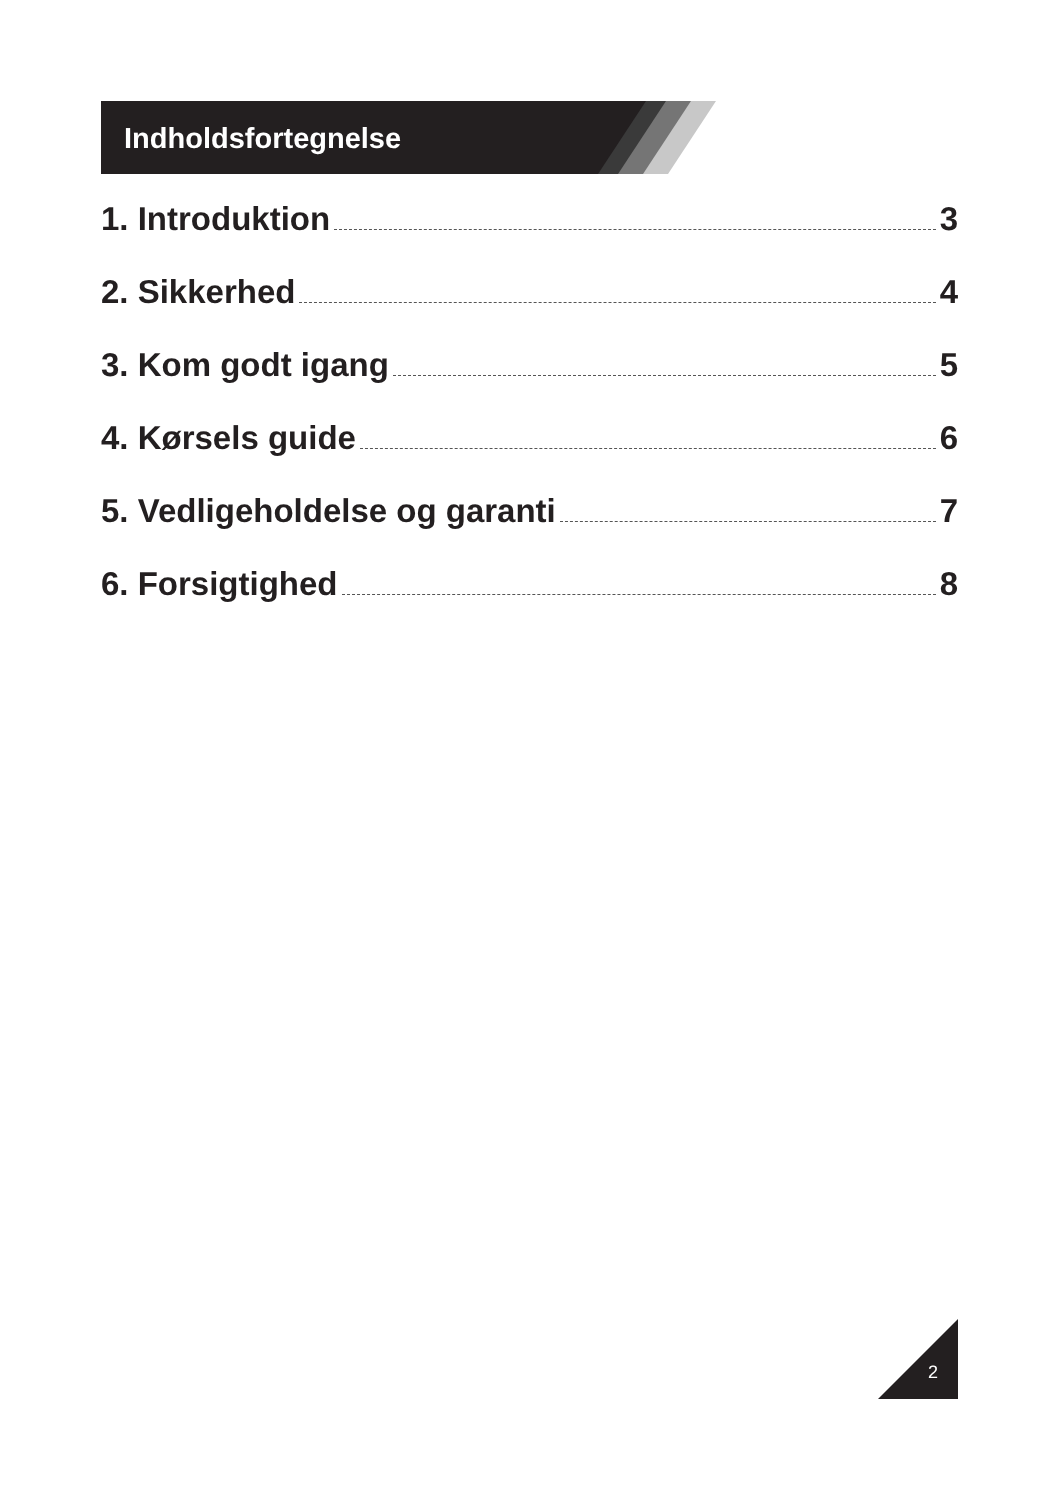Indholdsfortegnelse
1. Introduktion 3
2. Sikkerhed 4
3. Kom godt igang 5
4. Kørsels guide 6
5. Vedligeholdelse og garanti 7
6. Forsigtighed 8
2